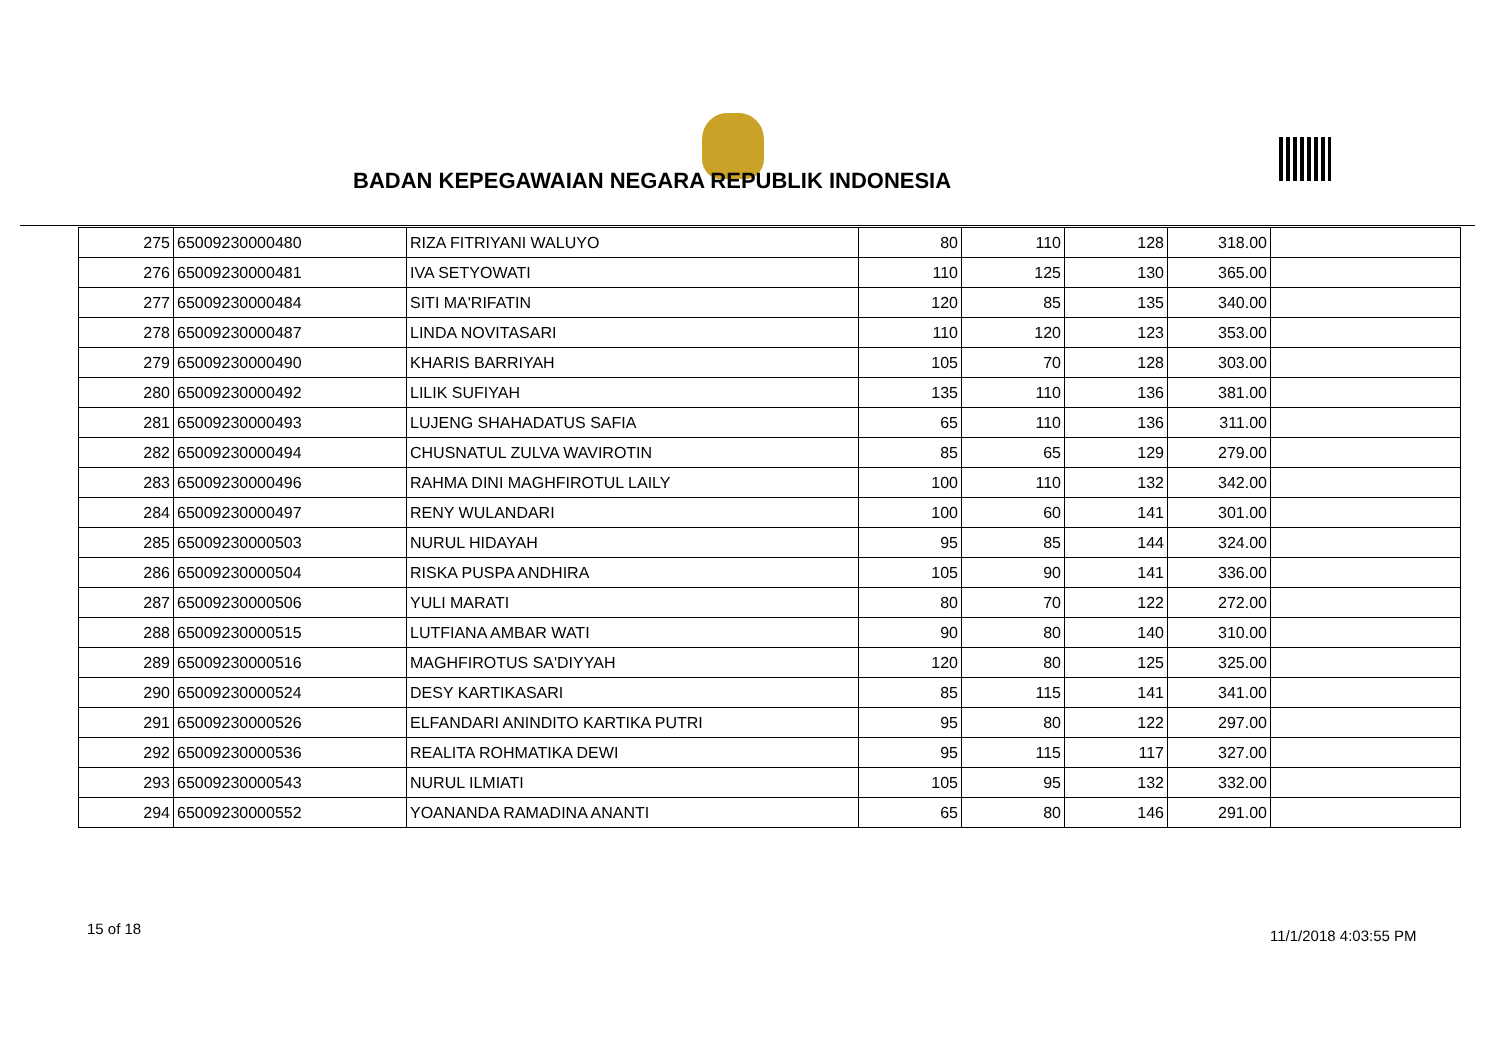BADAN KEPEGAWAIAN NEGARA REPUBLIK INDONESIA
| 275 | 65009230000480 | RIZA FITRIYANI WALUYO | 80 | 110 | 128 | 318.00 | |
| 276 | 65009230000481 | IVA SETYOWATI | 110 | 125 | 130 | 365.00 | |
| 277 | 65009230000484 | SITI MA'RIFATIN | 120 | 85 | 135 | 340.00 | |
| 278 | 65009230000487 | LINDA NOVITASARI | 110 | 120 | 123 | 353.00 | |
| 279 | 65009230000490 | KHARIS BARRIYAH | 105 | 70 | 128 | 303.00 | |
| 280 | 65009230000492 | LILIK SUFIYAH | 135 | 110 | 136 | 381.00 | |
| 281 | 65009230000493 | LUJENG SHAHADATUS SAFIA | 65 | 110 | 136 | 311.00 | |
| 282 | 65009230000494 | CHUSNATUL ZULVA WAVIROTIN | 85 | 65 | 129 | 279.00 | |
| 283 | 65009230000496 | RAHMA DINI MAGHFIROTUL LAILY | 100 | 110 | 132 | 342.00 | |
| 284 | 65009230000497 | RENY WULANDARI | 100 | 60 | 141 | 301.00 | |
| 285 | 65009230000503 | NURUL HIDAYAH | 95 | 85 | 144 | 324.00 | |
| 286 | 65009230000504 | RISKA PUSPA ANDHIRA | 105 | 90 | 141 | 336.00 | |
| 287 | 65009230000506 | YULI MARATI | 80 | 70 | 122 | 272.00 | |
| 288 | 65009230000515 | LUTFIANA AMBAR WATI | 90 | 80 | 140 | 310.00 | |
| 289 | 65009230000516 | MAGHFIROTUS SA'DIYYAH | 120 | 80 | 125 | 325.00 | |
| 290 | 65009230000524 | DESY KARTIKASARI | 85 | 115 | 141 | 341.00 | |
| 291 | 65009230000526 | ELFANDARI ANINDITO KARTIKA PUTRI | 95 | 80 | 122 | 297.00 | |
| 292 | 65009230000536 | REALITA ROHMATIKA DEWI | 95 | 115 | 117 | 327.00 | |
| 293 | 65009230000543 | NURUL ILMIATI | 105 | 95 | 132 | 332.00 | |
| 294 | 65009230000552 | YOANANDA RAMADINA ANANTI | 65 | 80 | 146 | 291.00 | |
15 of 18 11/1/2018 4:03:55 PM